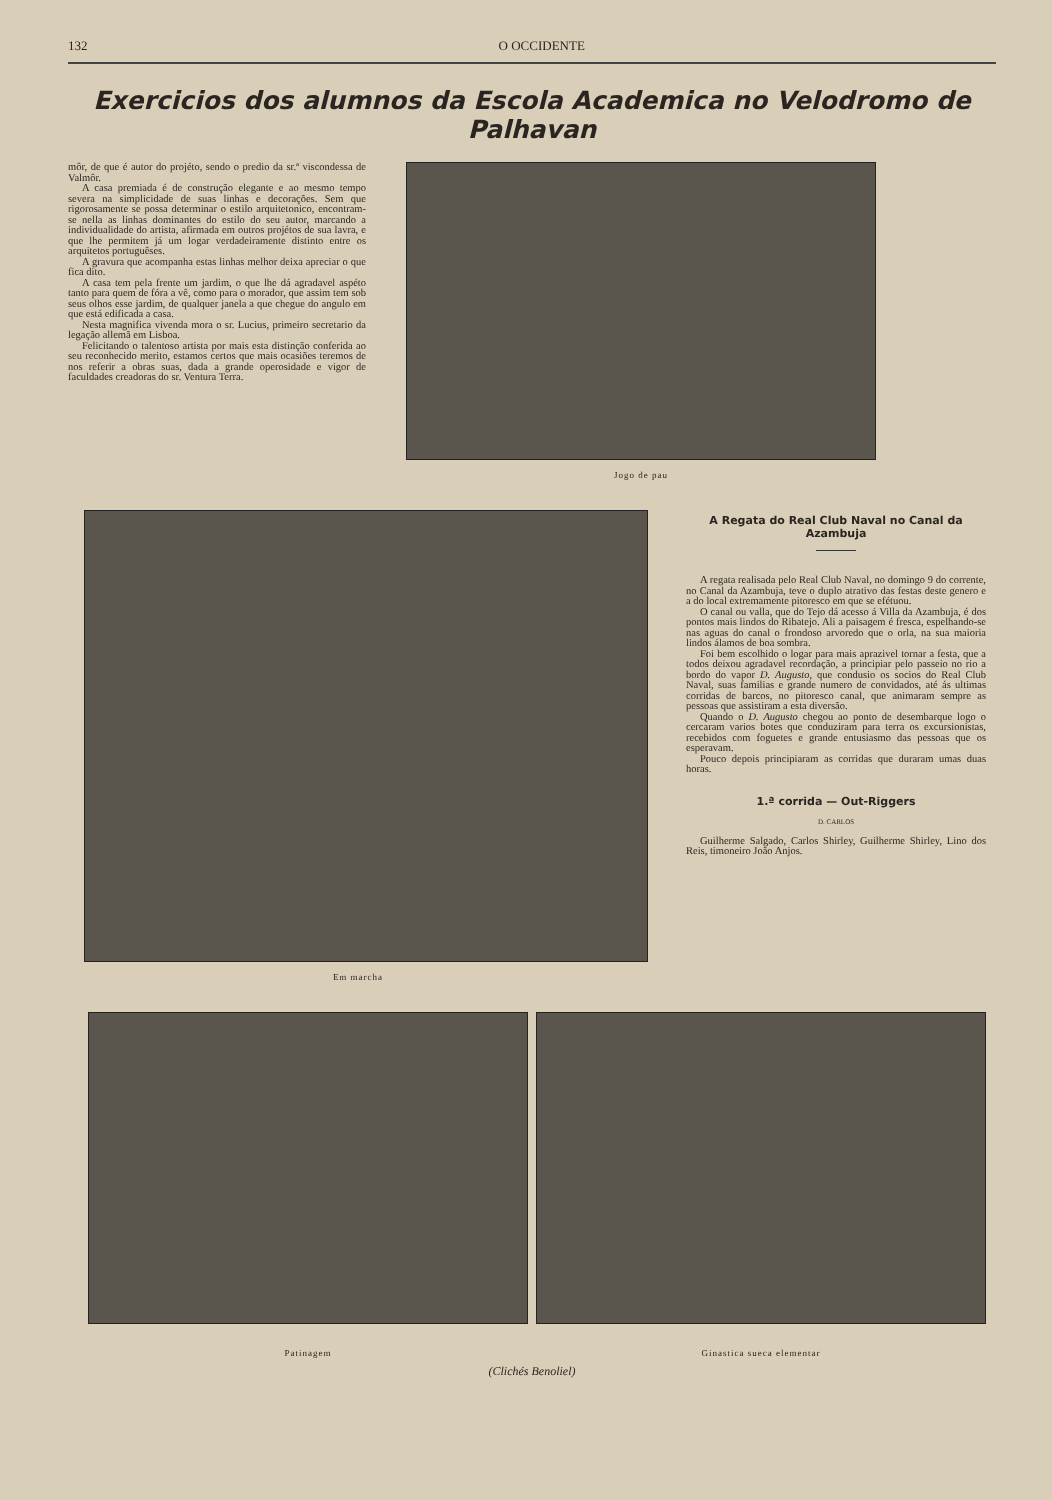132 O OCCIDENTE
Exercicios dos alumnos da Escola Academica no Velodromo de Palhavan
môr, de que é autor do projéto, sendo o predio da sr.ª viscondessa de Valmôr.
A casa premiada é de construção elegante e ao mesmo tempo severa na simplicidade de suas linhas e decorações. Sem que rigorosamente se possa determinar o estilo arquitetonico, encontram-se nella as linhas dominantes do estilo do seu autor, marcando a individualidade do artista, afirmada em outros projétos de sua lavra, e que lhe permitem já um logar verdadeiramente distinto entre os arquitetos portuguêses.
A gravura que acompanha estas linhas melhor deixa apreciar o que fica dito.
A casa tem pela frente um jardim, o que lhe dá agradavel aspéto tanto para quem de fóra a vê, como para o morador, que assim tem sob seus olhos esse jardim, de qualquer janela a que chegue do angulo em que está edificada a casa.
Nesta magnifica vivenda mora o sr. Lucius, primeiro secretario da legação allemã em Lisboa.
Felicitando o talentoso artista por mais esta distinção conferida ao seu reconhecido merito, estamos certos que mais ocasiões teremos de nos referir a obras suas, dada a grande operosidade e vigor de faculdades creadoras do sr. Ventura Terra.
Jogo de pau
Em marcha
A Regata do Real Club Naval no Canal da Azambuja
A regata realisada pelo Real Club Naval, no domingo 9 do corrente, no Canal da Azambuja, teve o duplo atrativo das festas deste genero e a do local extremamente pitoresco em que se efétuou.
O canal ou valla, que do Tejo dá acesso á Villa da Azambuja, é dos pontos mais lindos do Ribatejo. Ali a paisagem é fresca, espelhando-se nas aguas do canal o frondoso arvoredo que o orla, na sua maioria lindos álamos de boa sombra.
Foi bem escolhido o logar para mais aprazivel tornar a festa, que a todos deixou agradavel recordação, a principiar pelo passeio no rio a bordo do vapor D. Augusto, que condusio os socios do Real Club Naval, suas familias e grande numero de convidados, até ás ultimas corridas de barcos, no pitoresco canal, que animaram sempre as pessoas que assistiram a esta diversão.
Quando o D. Augusto chegou ao ponto de desembarque logo o cercaram varios botes que conduziram para terra os excursionistas, recebidos com foguetes e grande entusiasmo das pessoas que os esperavam.
Pouco depois principiaram as corridas que duraram umas duas horas.
1.ª corrida — Out-Riggers
D. CARLOS
Guilherme Salgado, Carlos Shirley, Guilherme Shirley, Lino dos Reis, timoneiro João Anjos.
Patinagem Ginastica sueca elementar
(Clichés Benoliel)